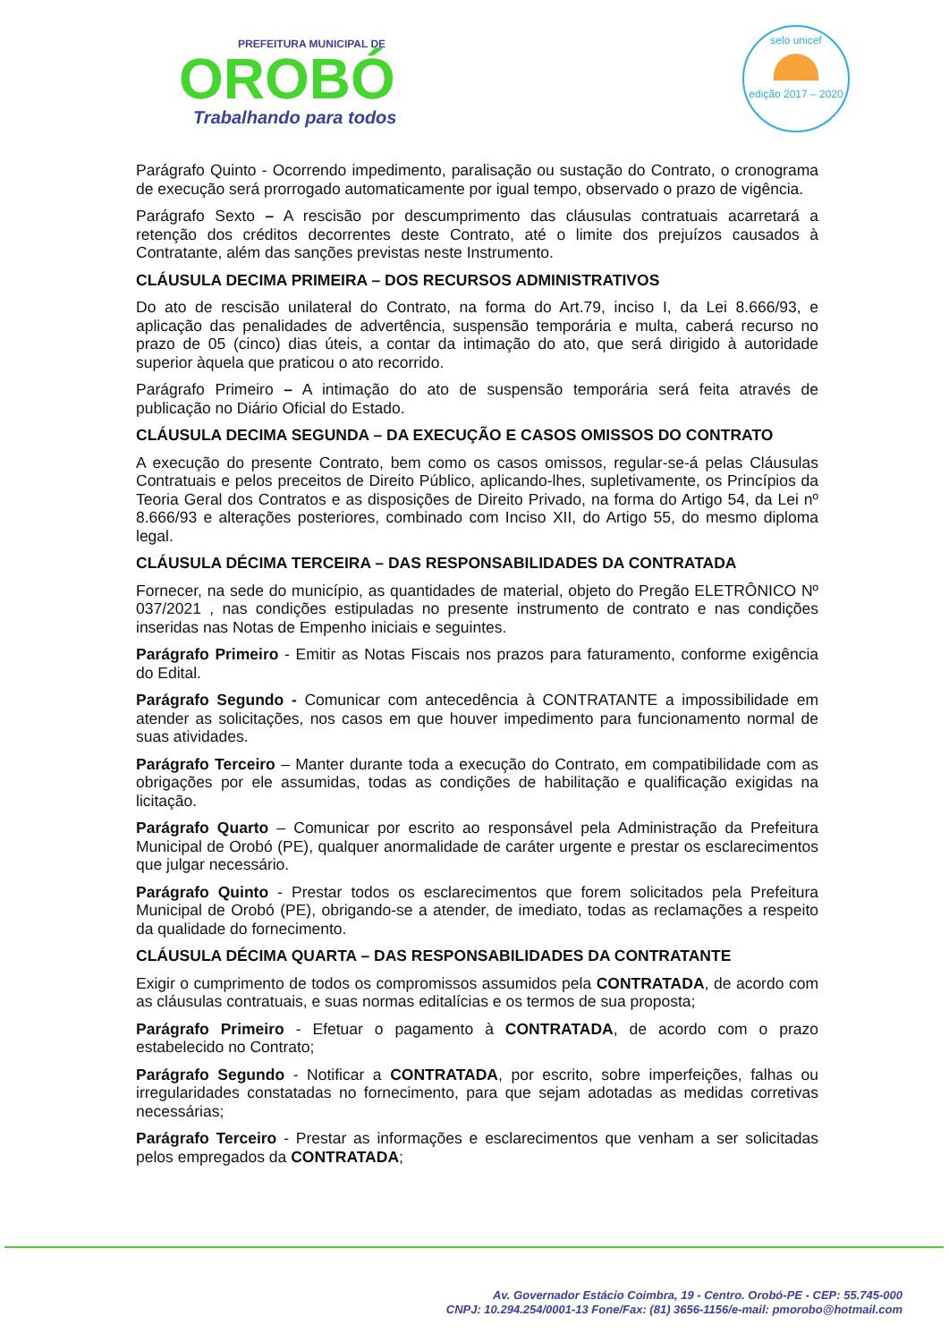PREFEITURA MUNICIPAL DE
OROBÓ
Trabalhando para todos
selo unicef
edição 2017 – 2020
Parágrafo Quinto - Ocorrendo impedimento, paralisação ou sustação do Contrato, o cronograma de execução será prorrogado automaticamente por igual tempo, observado o prazo de vigência.
Parágrafo Sexto – A rescisão por descumprimento das cláusulas contratuais acarretará a retenção dos créditos decorrentes deste Contrato, até o limite dos prejuízos causados à Contratante, além das sanções previstas neste Instrumento.
CLÁUSULA DECIMA PRIMEIRA – DOS RECURSOS ADMINISTRATIVOS
Do ato de rescisão unilateral do Contrato, na forma do Art.79, inciso I, da Lei 8.666/93, e aplicação das penalidades de advertência, suspensão temporária e multa, caberá recurso no prazo de 05 (cinco) dias úteis, a contar da intimação do ato, que será dirigido à autoridade superior àquela que praticou o ato recorrido.
Parágrafo Primeiro – A intimação do ato de suspensão temporária será feita através de publicação no Diário Oficial do Estado.
CLÁUSULA DECIMA SEGUNDA – DA EXECUÇÃO E CASOS OMISSOS DO CONTRATO
A execução do presente Contrato, bem como os casos omissos, regular-se-á pelas Cláusulas Contratuais e pelos preceitos de Direito Público, aplicando-lhes, supletivamente, os Princípios da Teoria Geral dos Contratos e as disposições de Direito Privado, na forma do Artigo 54, da Lei nº 8.666/93 e alterações posteriores, combinado com Inciso XII, do Artigo 55, do mesmo diploma legal.
CLÁUSULA DÉCIMA TERCEIRA – DAS RESPONSABILIDADES DA CONTRATADA
Fornecer, na sede do município, as quantidades de material, objeto do Pregão ELETRÔNICO Nº 037/2021 , nas condições estipuladas no presente instrumento de contrato e nas condições inseridas nas Notas de Empenho iniciais e seguintes.
Parágrafo Primeiro - Emitir as Notas Fiscais nos prazos para faturamento, conforme exigência do Edital.
Parágrafo Segundo - Comunicar com antecedência à CONTRATANTE a impossibilidade em atender as solicitações, nos casos em que houver impedimento para funcionamento normal de suas atividades.
Parágrafo Terceiro – Manter durante toda a execução do Contrato, em compatibilidade com as obrigações por ele assumidas, todas as condições de habilitação e qualificação exigidas na licitação.
Parágrafo Quarto – Comunicar por escrito ao responsável pela Administração da Prefeitura Municipal de Orobó (PE), qualquer anormalidade de caráter urgente e prestar os esclarecimentos que julgar necessário.
Parágrafo Quinto - Prestar todos os esclarecimentos que forem solicitados pela Prefeitura Municipal de Orobó (PE), obrigando-se a atender, de imediato, todas as reclamações a respeito da qualidade do fornecimento.
CLÁUSULA DÉCIMA QUARTA – DAS RESPONSABILIDADES DA CONTRATANTE
Exigir o cumprimento de todos os compromissos assumidos pela CONTRATADA, de acordo com as cláusulas contratuais, e suas normas editalícias e os termos de sua proposta;
Parágrafo Primeiro - Efetuar o pagamento à CONTRATADA, de acordo com o prazo estabelecido no Contrato;
Parágrafo Segundo - Notificar a CONTRATADA, por escrito, sobre imperfeições, falhas ou irregularidades constatadas no fornecimento, para que sejam adotadas as medidas corretivas necessárias;
Parágrafo Terceiro - Prestar as informações e esclarecimentos que venham a ser solicitadas pelos empregados da CONTRATADA;
Av. Governador Estácio Coimbra, 19 - Centro. Orobó-PE - CEP: 55.745-000
CNPJ: 10.294.254/0001-13 Fone/Fax: (81) 3656-1156/e-mail: pmorobo@hotmail.com